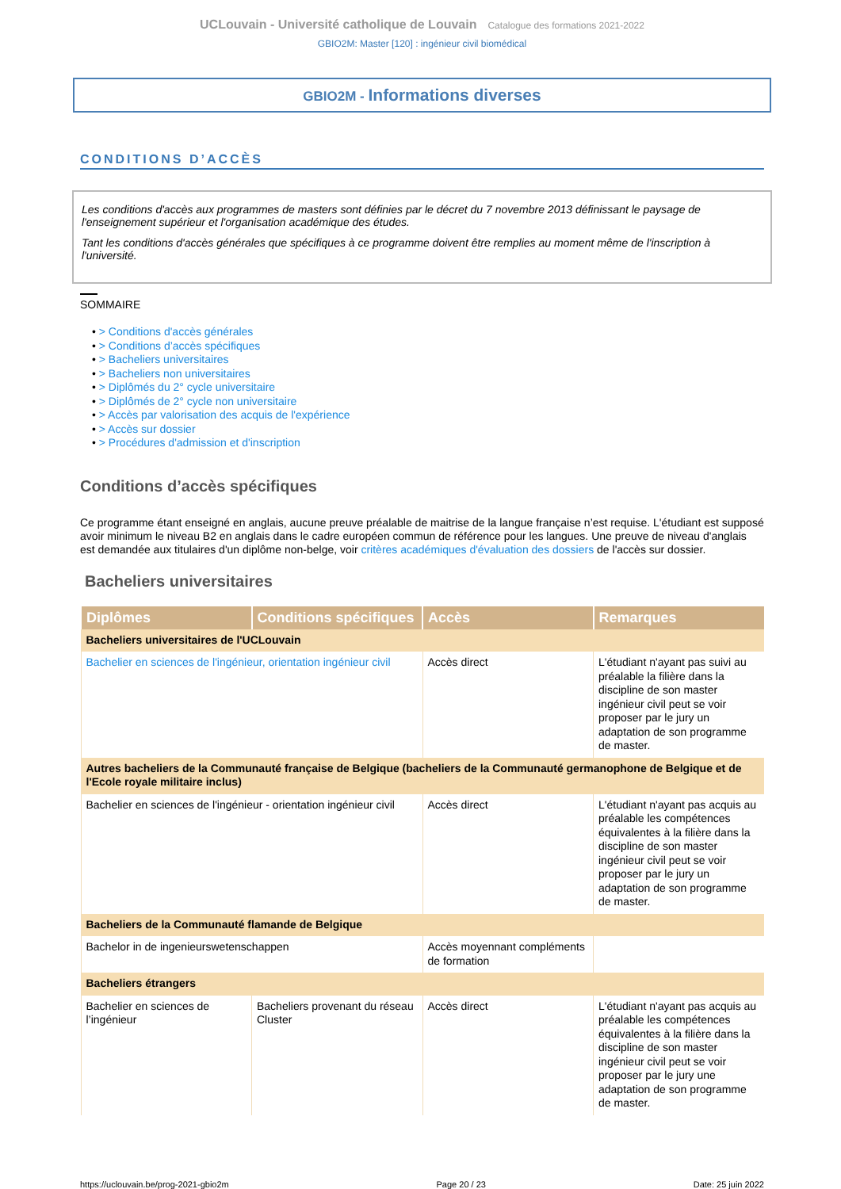UCLouvain - Université catholique de Louvain Catalogue des formations 2021-2022
GBIO2M: Master [120] : ingénieur civil biomédical
GBIO2M - Informations diverses
CONDITIONS D’ACCÈS
Les conditions d'accès aux programmes de masters sont définies par le décret du 7 novembre 2013 définissant le paysage de l'enseignement supérieur et l'organisation académique des études.
Tant les conditions d'accès générales que spécifiques à ce programme doivent être remplies au moment même de l'inscription à l'université.
SOMMAIRE
• > Conditions d'accès générales
• > Conditions d’accès spécifiques
• > Bacheliers universitaires
• > Bacheliers non universitaires
• > Diplômés du 2° cycle universitaire
• > Diplômés de 2° cycle non universitaire
• > Accès par valorisation des acquis de l'expérience
• > Accès sur dossier
• > Procédures d'admission et d'inscription
Conditions d’accès spécifiques
Ce programme étant enseigné en anglais, aucune preuve préalable de maitrise de la langue française n’est requise. L'étudiant est supposé avoir minimum le niveau B2 en anglais dans le cadre européen commun de référence pour les langues. Une preuve de niveau d'anglais est demandée aux titulaires d'un diplôme non-belge, voir critères académiques d'évaluation des dossiers de l'accès sur dossier.
Bacheliers universitaires
| Diplômes | Conditions spécifiques | Accès | Remarques |
| --- | --- | --- | --- |
| Bacheliers universitaires de l'UCLouvain | | | |
| Bachelier en sciences de l'ingénieur, orientation ingénieur civil | | Accès direct | L'étudiant n'ayant pas suivi au préalable la filière dans la discipline de son master ingénieur civil peut se voir proposer par le jury un adaptation de son programme de master. |
| Autres bacheliers de la Communauté française de Belgique (bacheliers de la Communauté germanophone de Belgique et de l'Ecole royale militaire inclus) | | | |
| Bachelier en sciences de l'ingénieur - orientation ingénieur civil | | Accès direct | L'étudiant n'ayant pas acquis au préalable les compétences équivalentes à la filière dans la discipline de son master ingénieur civil peut se voir proposer par le jury un adaptation de son programme de master. |
| Bacheliers de la Communauté flamande de Belgique | | | |
| Bachelor in de ingenieurswetenschappen | | Accès moyennant compléments de formation | |
| Bacheliers étrangers | | | |
| Bachelier en sciences de l’ingénieur | Bacheliers provenant du réseau Cluster | Accès direct | L'étudiant n'ayant pas acquis au préalable les compétences équivalentes à la filière dans la discipline de son master ingénieur civil peut se voir proposer par le jury une adaptation de son programme de master. |
https://uclouvain.be/prog-2021-gbio2m Page 20 / 23 Date: 25 juin 2022